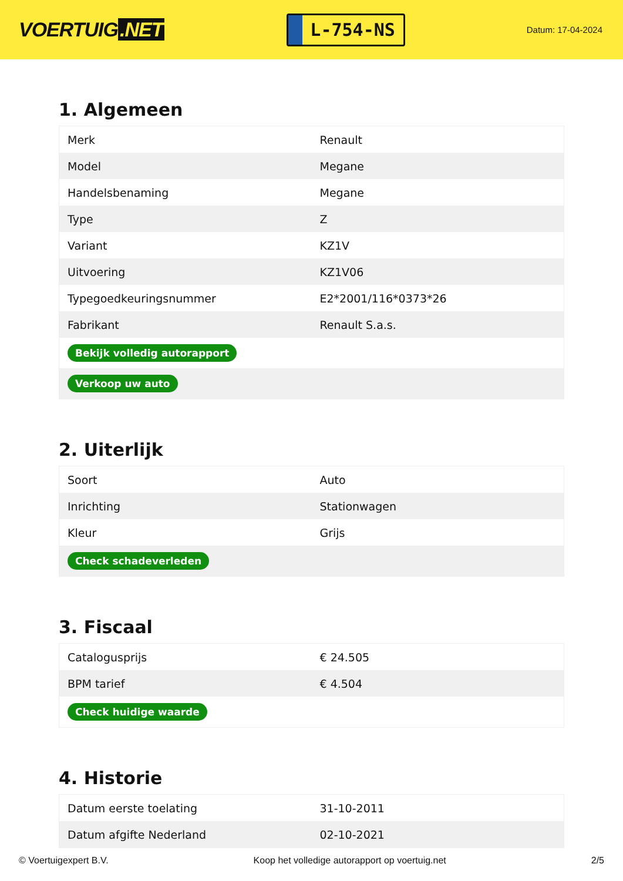VOERTUIG.NET
L-754-NS
Datum: 17-04-2024
1. Algemeen
| Merk | Renault |
| Model | Megane |
| Handelsbenaming | Megane |
| Type | Z |
| Variant | KZ1V |
| Uitvoering | KZ1V06 |
| Typegoedkeuringsnummer | E2*2001/116*0373*26 |
| Fabrikant | Renault S.a.s. |
| Bekijk volledig autorapport | |
| Verkoop uw auto | |
2. Uiterlijk
| Soort | Auto |
| Inrichting | Stationwagen |
| Kleur | Grijs |
| Check schadeverleden | |
3. Fiscaal
| Catalogusprijs | € 24.505 |
| BPM tarief | € 4.504 |
| Check huidige waarde | |
4. Historie
| Datum eerste toelating | 31-10-2011 |
| Datum afgifte Nederland | 02-10-2021 |
© Voertuigexpert B.V. Koop het volledige autorapport op voertuig.net 2/5